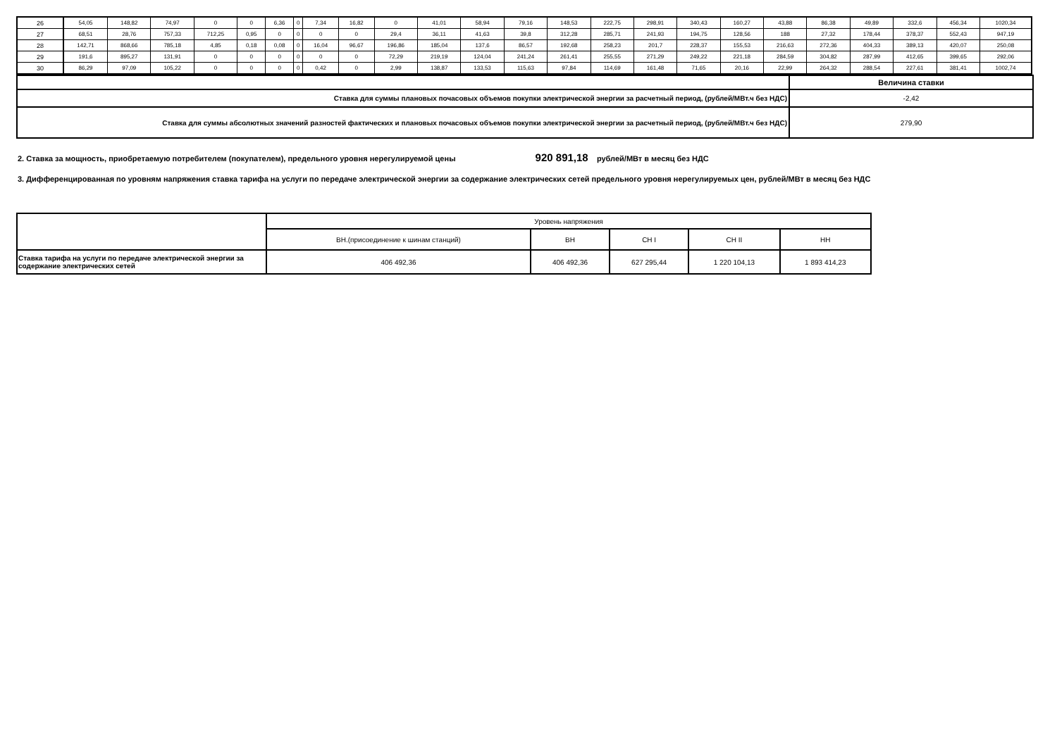| 26 | 54,05 | 148,82 | 74,97 | 0 | 0 | 6,36 | 0 | 7,34 | 16,82 | 0 | 41,01 | 58,94 | 79,16 | 148,53 | 222,75 | 298,91 | 340,43 | 160,27 | 43,88 | 86,38 | 49,89 | 332,6 | 456,34 | 1020,34 |
| 27 | 68,51 | 28,76 | 757,33 | 712,25 | 0,95 | 0 | 0 | 0 | 0 | 29,4 | 36,11 | 41,63 | 39,8 | 312,28 | 285,71 | 241,93 | 194,75 | 128,56 | 188 | 27,32 | 178,44 | 378,37 | 552,43 | 947,19 |
| 28 | 142,71 | 868,66 | 785,18 | 4,85 | 0,18 | 0,08 | 0 | 16,04 | 96,67 | 196,86 | 185,04 | 137,6 | 86,57 | 192,68 | 258,23 | 201,7 | 228,37 | 155,53 | 216,63 | 272,36 | 404,33 | 389,13 | 420,07 | 250,08 |
| 29 | 191,6 | 895,27 | 131,91 | 0 | 0 | 0 | 0 | 0 | 0 | 72,29 | 219,19 | 124,04 | 241,24 | 261,41 | 255,55 | 271,29 | 249,22 | 221,18 | 284,59 | 304,82 | 287,99 | 412,65 | 399,65 | 292,06 |
| 30 | 86,29 | 97,09 | 105,22 | 0 | 0 | 0 | 0 | 0,42 | 0 | 2,99 | 138,87 | 133,53 | 115,63 | 97,84 | 114,69 | 161,48 | 71,65 | 20,16 | 22,99 | 264,32 | 288,54 | 227,61 | 381,41 | 1002,74 |
| | Величина ставки |
| Ставка для суммы плановых почасовых объемов покупки электрической энергии за расчетный период, (рублей/МВт.ч без НДС) | -2,42 |
| Ставка для суммы абсолютных значений разностей фактических и плановых почасовых объемов покупки электрической энергии за расчетный период, (рублей/МВт.ч без НДС) | 279,90 |
2. Ставка за мощность, приобретаемую потребителем (покупателем), предельного уровня нерегулируемой цены 920 891,18 рублей/МВт в месяц без НДС
3. Дифференцированная по уровням напряжения ставка тарифа на услуги по передаче электрической энергии за содержание электрических сетей предельного уровня нерегулируемых цен, рублей/МВт в месяц без НДС
| | Уровень напряжения | | | | |
| | ВН.(присоединение к шинам станций) | ВН | СН I | СН II | НН |
| Ставка тарифа на услуги по передаче электрической энергии за содержание электрических сетей | 406 492,36 | 406 492,36 | 627 295,44 | 1 220 104,13 | 1 893 414,23 |